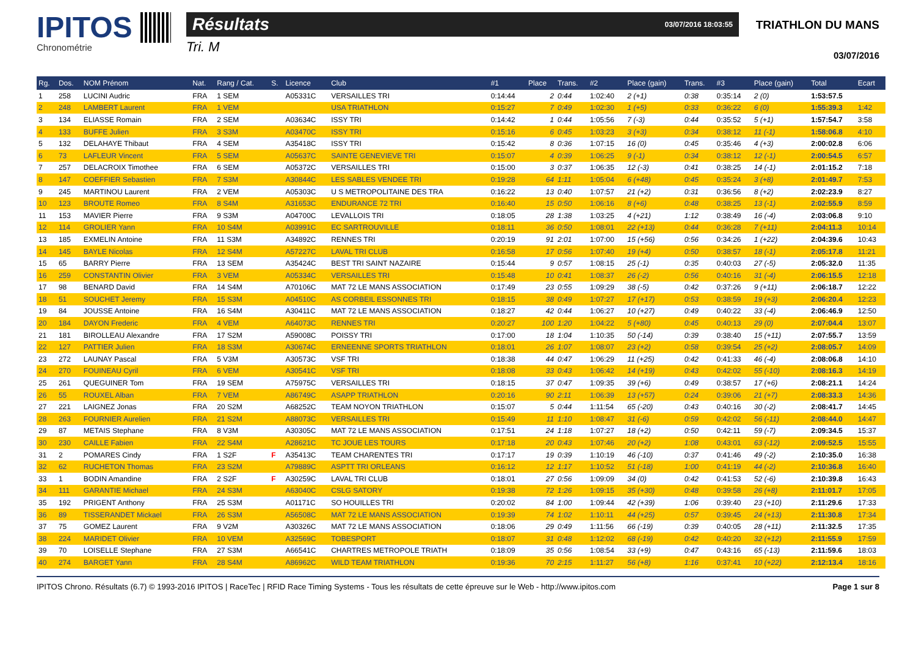IPITOS
Chronométrie
Résultats 03/07/2016 18:03:55
Tri. M
TRIATHLON DU MANS
03/07/2016
| Rg. | Dos. | NOM Prénom | Nat. | Rang / Cat. | S. | Licence | Club | #1 | Place | Trans. | #2 | Place (gain) | Trans. | #3 | Place (gain) | Total | Ecart |
| --- | --- | --- | --- | --- | --- | --- | --- | --- | --- | --- | --- | --- | --- | --- | --- | --- | --- |
| 1 | 258 | LUCINI Audric | FRA | 1 SEM | | A05331C | VERSAILLES TRI | 0:14:44 | 2 | 0:44 | 1:02:40 | 2 (+1) | 0:38 | 0:35:14 | 2 (0) | 1:53:57.5 | |
| 2 | 248 | LAMBERT Laurent | FRA | 1 VEM | | | USA TRIATHLON | 0:15:27 | 7 | 0:49 | 1:02:30 | 1 (+5) | 0:33 | 0:36:22 | 6 (0) | 1:55:39.3 | 1:42 |
| 3 | 134 | ELIASSE Romain | FRA | 2 SEM | | A03634C | ISSY TRI | 0:14:42 | 1 | 0:44 | 1:05:56 | 7 (-3) | 0:44 | 0:35:52 | 5 (+1) | 1:57:54.7 | 3:58 |
| 4 | 133 | BUFFE Julien | FRA | 3 S3M | | A03470C | ISSY TRI | 0:15:16 | 6 | 0:45 | 1:03:23 | 3 (+3) | 0:34 | 0:38:12 | 11 (-1) | 1:58:06.8 | 4:10 |
| 5 | 132 | DELAHAYE Thibaut | FRA | 4 SEM | | A35418C | ISSY TRI | 0:15:42 | 8 | 0:36 | 1:07:15 | 16 (0) | 0:45 | 0:35:46 | 4 (+3) | 2:00:02.8 | 6:06 |
| 6 | 73 | LAFLEUR Vincent | FRA | 5 SEM | | A05637C | SAINTE GENEVIEVE TRI | 0:15:07 | 4 | 0:39 | 1:06:25 | 9 (-1) | 0:34 | 0:38:12 | 12 (-1) | 2:00:54.5 | 6:57 |
| 7 | 257 | DELACROIX Timothee | FRA | 6 SEM | | A05372C | VERSAILLES TRI | 0:15:00 | 3 | 0:37 | 1:06:35 | 12 (-3) | 0:41 | 0:38:25 | 14 (-1) | 2:01:15.2 | 7:18 |
| 8 | 147 | COEFFIER Sebastien | FRA | 7 S3M | | A30844C | LES SABLES VENDEE TRI | 0:19:28 | 64 | 1:11 | 1:05:04 | 6 (+48) | 0:45 | 0:35:24 | 3 (+8) | 2:01:49.7 | 7:53 |
| 9 | 245 | MARTINOU Laurent | FRA | 2 VEM | | A05303C | U S METROPOLITAINE DES TRA | 0:16:22 | 13 | 0:40 | 1:07:57 | 21 (+2) | 0:31 | 0:36:56 | 8 (+2) | 2:02:23.9 | 8:27 |
| 10 | 123 | BROUTE Romeo | FRA | 8 S4M | | A31653C | ENDURANCE 72 TRI | 0:16:40 | 15 | 0:50 | 1:06:16 | 8 (+6) | 0:48 | 0:38:25 | 13 (-1) | 2:02:55.9 | 8:59 |
| 11 | 153 | MAVIER Pierre | FRA | 9 S3M | | A04700C | LEVALLOIS TRI | 0:18:05 | 28 | 1:38 | 1:03:25 | 4 (+21) | 1:12 | 0:38:49 | 16 (-4) | 2:03:06.8 | 9:10 |
| 12 | 114 | GROLIER Yann | FRA | 10 S4M | | A03991C | EC SARTROUVILLE | 0:18:11 | 36 | 0:50 | 1:08:01 | 22 (+13) | 0:44 | 0:36:28 | 7 (+11) | 2:04:11.3 | 10:14 |
| 13 | 185 | EXMELIN Antoine | FRA | 11 S3M | | A34892C | RENNES TRI | 0:20:19 | 91 | 2:01 | 1:07:00 | 15 (+56) | 0:56 | 0:34:26 | 1 (+22) | 2:04:39.6 | 10:43 |
| 14 | 145 | BAYLE Nicolas | FRA | 12 S4M | | A57227C | LAVAL TRI CLUB | 0:16:58 | 17 | 0:56 | 1:07:40 | 19 (+4) | 0:50 | 0:38:57 | 18 (-1) | 2:05:17.8 | 11:21 |
| 15 | 65 | BARRY Pierre | FRA | 13 SEM | | A35424C | BEST TRI SAINT NAZAIRE | 0:15:44 | 9 | 0:57 | 1:08:15 | 25 (-1) | 0:35 | 0:40:03 | 27 (-5) | 2:05:32.0 | 11:35 |
| 16 | 259 | CONSTANTIN Olivier | FRA | 3 VEM | | A05334C | VERSAILLES TRI | 0:15:48 | 10 | 0:41 | 1:08:37 | 26 (-2) | 0:56 | 0:40:16 | 31 (-4) | 2:06:15.5 | 12:18 |
| 17 | 98 | BENARD David | FRA | 14 S4M | | A70106C | MAT 72 LE MANS ASSOCIATION | 0:17:49 | 23 | 0:55 | 1:09:29 | 38 (-5) | 0:42 | 0:37:26 | 9 (+11) | 2:06:18.7 | 12:22 |
| 18 | 51 | SOUCHET Jeremy | FRA | 15 S3M | | A04510C | AS CORBEIL ESSONNES TRI | 0:18:15 | 38 | 0:49 | 1:07:27 | 17 (+17) | 0:53 | 0:38:59 | 19 (+3) | 2:06:20.4 | 12:23 |
| 19 | 84 | JOUSSE Antoine | FRA | 16 S4M | | A30411C | MAT 72 LE MANS ASSOCIATION | 0:18:27 | 42 | 0:44 | 1:06:27 | 10 (+27) | 0:49 | 0:40:22 | 33 (-4) | 2:06:46.9 | 12:50 |
| 20 | 184 | DAYON Frederic | FRA | 4 VEM | | A64073C | RENNES TRI | 0:20:27 | 100 | 1:20 | 1:04:22 | 5 (+80) | 0:45 | 0:40:13 | 29 (0) | 2:07:04.4 | 13:07 |
| 21 | 181 | BIROLLEAU Alexandre | FRA | 17 S2M | | A59008C | POISSY TRI | 0:17:00 | 18 | 1:04 | 1:10:35 | 50 (-14) | 0:39 | 0:38:40 | 15 (+11) | 2:07:55.7 | 13:59 |
| 22 | 127 | PATTIER Julien | FRA | 18 S3M | | A30674C | ERNEENNE SPORTS TRIATHLON | 0:18:01 | 26 | 1:07 | 1:08:07 | 23 (+2) | 0:58 | 0:39:54 | 25 (+2) | 2:08:05.7 | 14:09 |
| 23 | 272 | LAUNAY Pascal | FRA | 5 V3M | | A30573C | VSF TRI | 0:18:38 | 44 | 0:47 | 1:06:29 | 11 (+25) | 0:42 | 0:41:33 | 46 (-4) | 2:08:06.8 | 14:10 |
| 24 | 270 | FOUINEAU Cyril | FRA | 6 VEM | | A30541C | VSF TRI | 0:18:08 | 33 | 0:43 | 1:06:42 | 14 (+19) | 0:43 | 0:42:02 | 55 (-10) | 2:08:16.3 | 14:19 |
| 25 | 261 | QUEGUINER Tom | FRA | 19 SEM | | A75975C | VERSAILLES TRI | 0:18:15 | 37 | 0:47 | 1:09:35 | 39 (+6) | 0:49 | 0:38:57 | 17 (+6) | 2:08:21.1 | 14:24 |
| 26 | 55 | ROUXEL Alban | FRA | 7 VEM | | A86749C | ASAPP TRIATHLON | 0:20:16 | 90 | 2:11 | 1:06:39 | 13 (+57) | 0:24 | 0:39:06 | 21 (+7) | 2:08:33.3 | 14:36 |
| 27 | 221 | LAIGNEZ Jonas | FRA | 20 S2M | | A68252C | TEAM NOYON TRIATHLON | 0:15:07 | 5 | 0:44 | 1:11:54 | 65 (-20) | 0:43 | 0:40:16 | 30 (-2) | 2:08:41.7 | 14:45 |
| 28 | 263 | FOURNIER Aurelien | FRA | 21 S2M | | A88073C | VERSAILLES TRI | 0:15:49 | 11 | 1:10 | 1:08:47 | 31 (-6) | 0:59 | 0:42:02 | 56 (-11) | 2:08:44.0 | 14:47 |
| 29 | 87 | METAIS Stephane | FRA | 8 V3M | | A30305C | MAT 72 LE MANS ASSOCIATION | 0:17:51 | 24 | 1:18 | 1:07:27 | 18 (+2) | 0:50 | 0:42:11 | 59 (-7) | 2:09:34.5 | 15:37 |
| 30 | 230 | CAILLE Fabien | FRA | 22 S4M | | A28621C | TC JOUE LES TOURS | 0:17:18 | 20 | 0:43 | 1:07:46 | 20 (+2) | 1:08 | 0:43:01 | 63 (-12) | 2:09:52.5 | 15:55 |
| 31 | 2 | POMARES Cindy | FRA | 1 S2F | F | A35413C | TEAM CHARENTES TRI | 0:17:17 | 19 | 0:39 | 1:10:19 | 46 (-10) | 0:37 | 0:41:46 | 49 (-2) | 2:10:35.0 | 16:38 |
| 32 | 62 | RUCHETON Thomas | FRA | 23 S2M | | A79889C | ASPTT TRI ORLEANS | 0:16:12 | 12 | 1:17 | 1:10:52 | 51 (-18) | 1:00 | 0:41:19 | 44 (-2) | 2:10:36.8 | 16:40 |
| 33 | 1 | BODIN Amandine | FRA | 2 S2F | F | A30259C | LAVAL TRI CLUB | 0:18:01 | 27 | 0:56 | 1:09:09 | 34 (0) | 0:42 | 0:41:53 | 52 (-6) | 2:10:39.8 | 16:43 |
| 34 | 111 | GARANTIE Michael | FRA | 24 S3M | | A63040C | CSLG SATORY | 0:19:38 | 72 | 1:26 | 1:09:15 | 35 (+30) | 0:48 | 0:39:58 | 26 (+8) | 2:11:01.7 | 17:05 |
| 35 | 192 | PRIGENT Anthony | FRA | 25 S3M | | A01171C | SO HOUILLES TRI | 0:20:02 | 84 | 1:00 | 1:09:44 | 42 (+39) | 1:06 | 0:39:40 | 23 (+10) | 2:11:29.6 | 17:33 |
| 36 | 89 | TISSERANDET Mickael | FRA | 26 S3M | | A56508C | MAT 72 LE MANS ASSOCIATION | 0:19:39 | 74 | 1:02 | 1:10:11 | 44 (+25) | 0:57 | 0:39:45 | 24 (+13) | 2:11:30.8 | 17:34 |
| 37 | 75 | GOMEZ Laurent | FRA | 9 V2M | | A30326C | MAT 72 LE MANS ASSOCIATION | 0:18:06 | 29 | 0:49 | 1:11:56 | 66 (-19) | 0:39 | 0:40:05 | 28 (+11) | 2:11:32.5 | 17:35 |
| 38 | 224 | MARIDET Olivier | FRA | 10 VEM | | A32569C | TOBESPORT | 0:18:07 | 31 | 0:48 | 1:12:02 | 68 (-19) | 0:42 | 0:40:20 | 32 (+12) | 2:11:55.9 | 17:59 |
| 39 | 70 | LOISELLE Stephane | FRA | 27 S3M | | A66541C | CHARTRES METROPOLE TRIATH | 0:18:09 | 35 | 0:56 | 1:08:54 | 33 (+9) | 0:47 | 0:43:16 | 65 (-13) | 2:11:59.6 | 18:03 |
| 40 | 274 | BARGET Yann | FRA | 28 S4M | | A86962C | WILD TEAM TRIATHLON | 0:19:36 | 70 | 2:15 | 1:11:27 | 56 (+8) | 1:16 | 0:37:41 | 10 (+22) | 2:12:13.4 | 18:16 |
IPITOS Chrono. Résultats (6.7) © 1993-2016 IPITOS | RaceTec | RFID Race Timing Systems - Tous les résultats de cette épreuve sur le Web - http://www.ipitos.com Page 1 sur 8